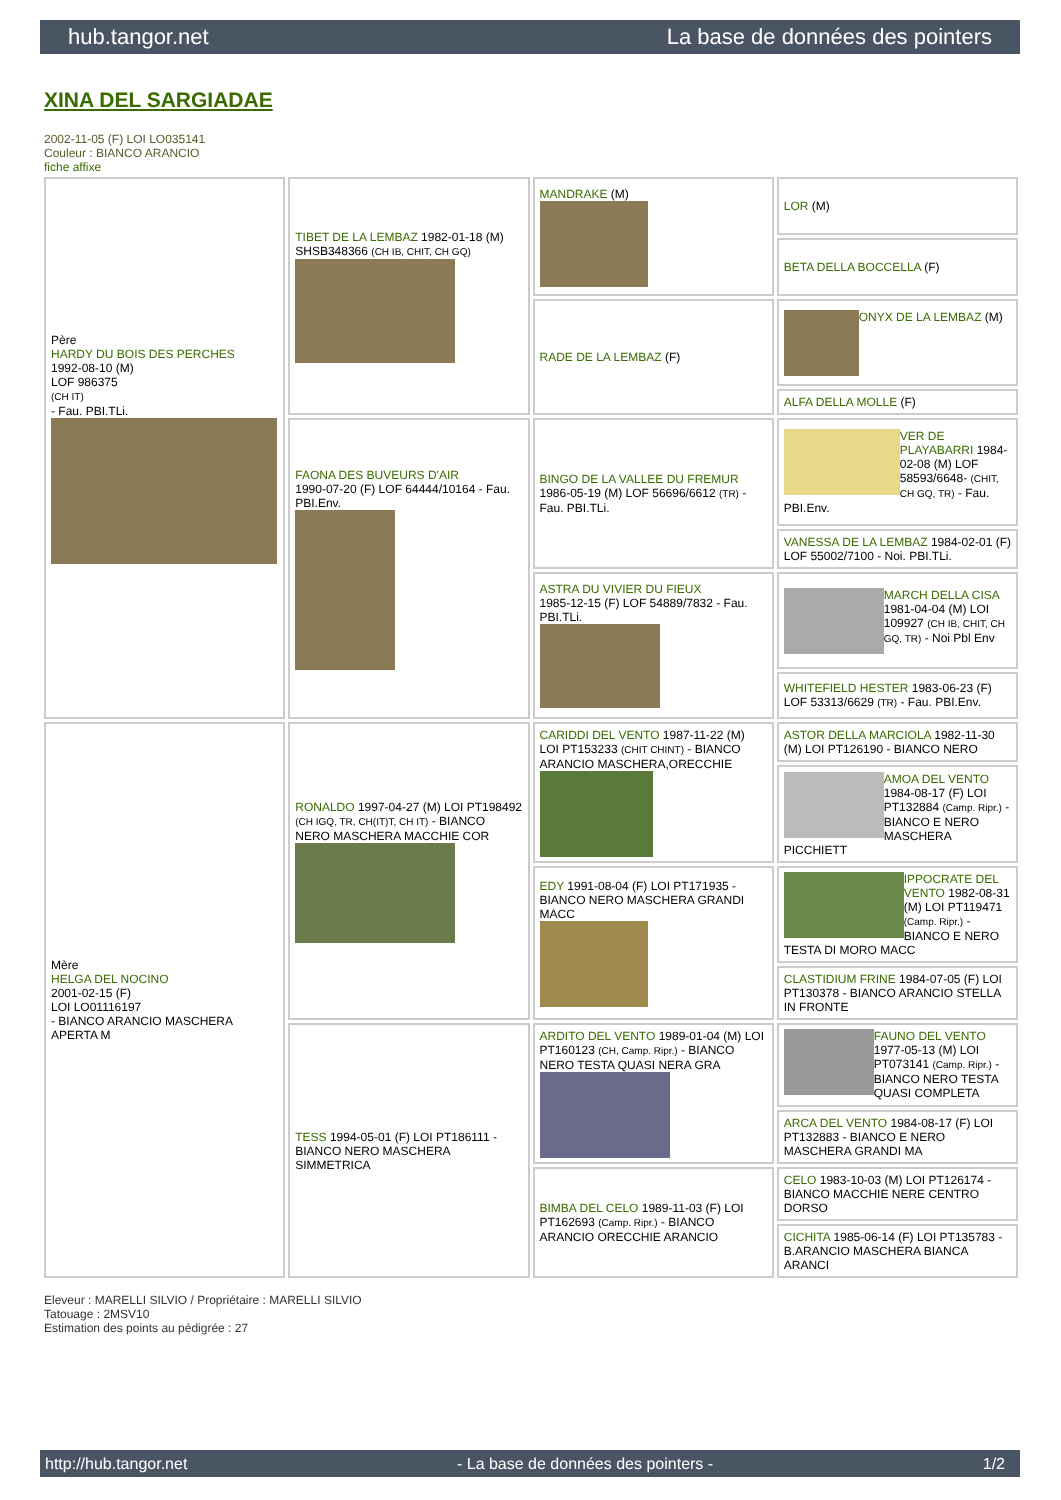hub.tangor.net La base de données des pointers
XINA DEL SARGIADAE
2002-11-05 (F) LOI LO035141
Couleur : BIANCO ARANCIO
fiche affixe
| Père HARDY DU BOIS DES PERCHES 1992-08-10 (M) LOF 986375 (CH IT) - Fau. PBI.TLi. | TIBET DE LA LEMBAZ 1982-01-18 (M) SHSB348366 (CH IB, CHIT, CH GQ) | MANDRAKE (M) | LOR (M) |
| | | | BETA DELLA BOCCELLA (F) |
| | | RADE DE LA LEMBAZ (F) | ONYX DE LA LEMBAZ (M) |
| | | | ALFA DELLA MOLLE (F) |
| | FAONA DES BUVEURS D'AIR 1990-07-20 (F) LOF 64444/10164 - Fau. PBI.Env. | BINGO DE LA VALLEE DU FREMUR 1986-05-19 (M) LOF 56696/6612 (TR) - Fau. PBI.TLi. | VER DE PLAYABARRI 1984-02-08 (M) LOF 58593/6648- (CHIT, CH GQ, TR) - Fau. PBI.Env. |
| | | | VANESSA DE LA LEMBAZ 1984-02-01 (F) LOF 55002/7100 - Noi. PBI.TLi. |
| | | ASTRA DU VIVIER DU FIEUX 1985-12-15 (F) LOF 54889/7832 - Fau. PBI.TLi. | MARCH DELLA CISA 1981-04-04 (M) LOI 109927 (CH IB, CHIT, CH GQ, TR) - Noi Pbl Env |
| | | | WHITEFIELD HESTER 1983-06-23 (F) LOF 53313/6629 (TR) - Fau. PBI.Env. |
| Mère HELGA DEL NOCINO 2001-02-15 (F) LOI LO01116197 - BIANCO ARANCIO MASCHERA APERTA M | RONALDO 1997-04-27 (M) LOI PT198492 (CH IGQ, TR, CH(IT)T, CH IT) - BIANCO NERO MASCHERA MACCHIE COR | CARIDDI DEL VENTO 1987-11-22 (M) LOI PT153233 (CHIT CHINT) - BIANCO ARANCIO MASCHERA,ORECCHIE | ASTOR DELLA MARCIOLA 1982-11-30 (M) LOI PT126190 - BIANCO NERO |
| | | | AMOA DEL VENTO 1984-08-17 (F) LOI PT132884 (Camp. Ripr.) - BIANCO E NERO MASCHERA PICCHIETT |
| | | EDY 1991-08-04 (F) LOI PT171935 - BIANCO NERO MASCHERA GRANDI MACC | IPPOCRATE DEL VENTO 1982-08-31 (M) LOI PT119471 (Camp. Ripr.) - BIANCO E NERO TESTA DI MORO MACC |
| | | | CLASTIDIUM FRINE 1984-07-05 (F) LOI PT130378 - BIANCO ARANCIO STELLA IN FRONTE |
| | TESS 1994-05-01 (F) LOI PT186111 - BIANCO NERO MASCHERA SIMMETRICA | ARDITO DEL VENTO 1989-01-04 (M) LOI PT160123 (CH, Camp. Ripr.) - BIANCO NERO TESTA QUASI NERA GRA | FAUNO DEL VENTO 1977-05-13 (M) LOI PT073141 (Camp. Ripr.) - BIANCO NERO TESTA QUASI COMPLETA |
| | | | ARCA DEL VENTO 1984-08-17 (F) LOI PT132883 - BIANCO E NERO MASCHERA GRANDI MA |
| | | BIMBA DEL CELO 1989-11-03 (F) LOI PT162693 (Camp. Ripr.) - BIANCO ARANCIO ORECCHIE ARANCIO | CELO 1983-10-03 (M) LOI PT126174 - BIANCO MACCHIE NERE CENTRO DORSO |
| | | | CICHITA 1985-06-14 (F) LOI PT135783 - B.ARANCIO MASCHERA BIANCA ARANCI |
Eleveur : MARELLI SILVIO / Propriétaire : MARELLI SILVIO
Tatouage : 2MSV10
Estimation des points au pédigrée : 27
http://hub.tangor.net - La base de données des pointers - 1/2